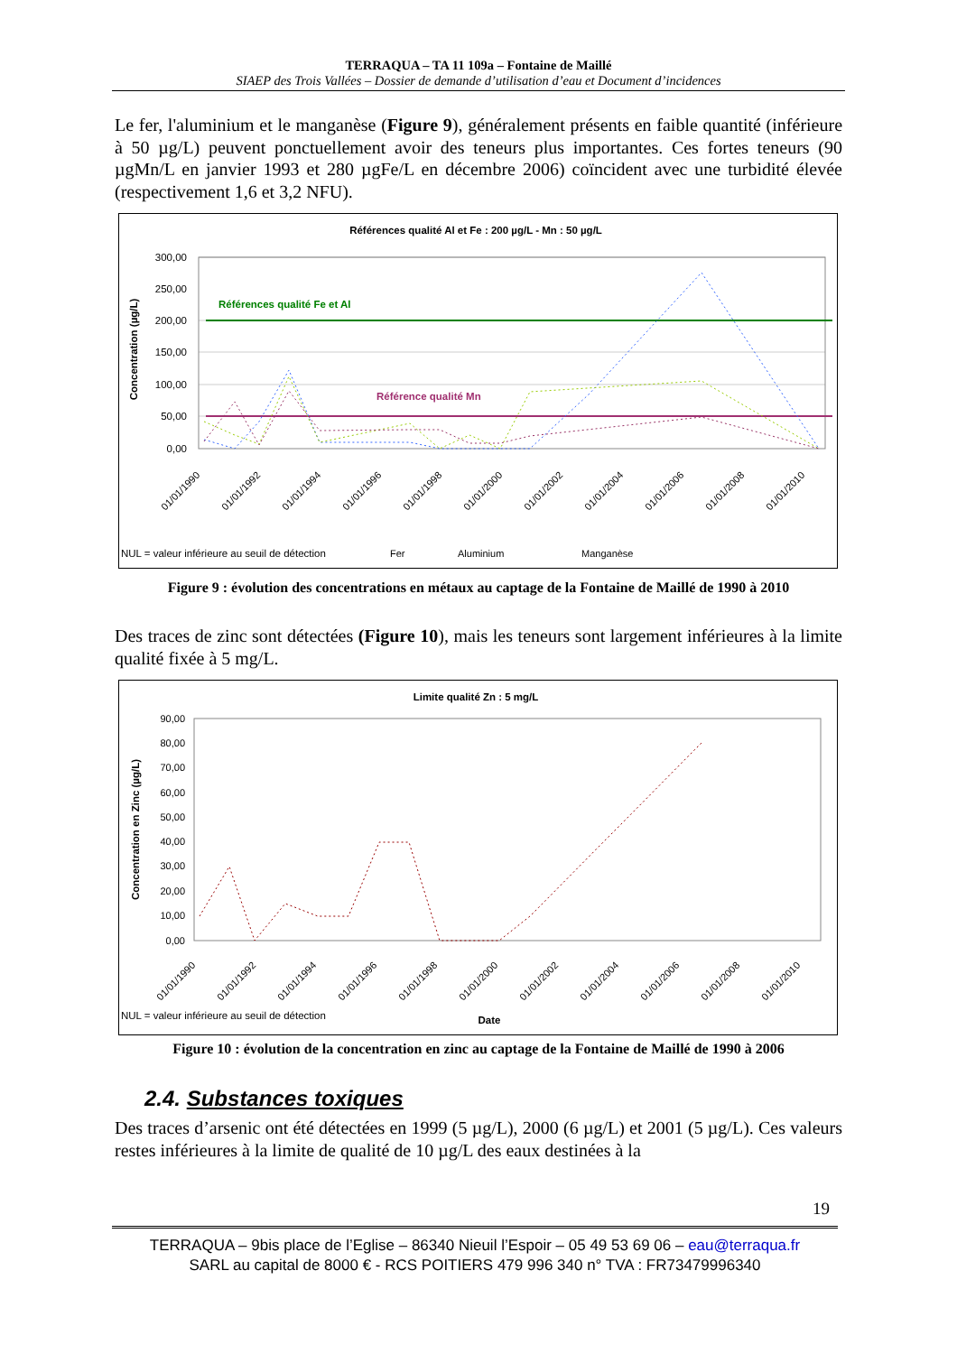TERRAQUA – TA 11 109a – Fontaine de Maillé
SIAEP des Trois Vallées – Dossier de demande d’utilisation d’eau et Document d’incidences
Le fer, l'aluminium et le manganèse (Figure 9), généralement présents en faible quantité (inférieure à 50 µg/L) peuvent ponctuellement avoir des teneurs plus importantes. Ces fortes teneurs (90 µgMn/L en janvier 1993 et 280 µgFe/L en décembre 2006) coïncident avec une turbidité élevée (respectivement 1,6 et 3,2 NFU).
Références qualité Al et Fe : 200 µg/L - Mn : 50 µg/L
300,00
250,00
200,00
150,00
100,00
50,00
0,00
Concentration (µg/L)
Références qualité Fe et Al
Référence qualité Mn
Fer
Aluminium
Manganèse
NUL = valeur inférieure au seuil de détection
01/01/1990
01/01/1992
01/01/1994
01/01/1996
01/01/1998
01/01/2000
01/01/2002
01/01/2004
01/01/2006
01/01/2008
01/01/2010
Figure 9 : évolution des concentrations en métaux au captage de la Fontaine de Maillé de 1990 à 2010
Des traces de zinc sont détectées (Figure 10), mais les teneurs sont largement inférieures à la limite qualité fixée à 5 mg/L.
Limite qualité Zn : 5 mg/L
90,00
80,00
70,00
60,00
50,00
40,00
30,00
20,00
10,00
0,00
Concentration en Zinc (µg/L)
01/01/1990
01/01/1992
01/01/1994
01/01/1996
01/01/1998
01/01/2000
01/01/2002
01/01/2004
01/01/2006
01/01/2008
01/01/2010
NUL = valeur inférieure au seuil de détection
Date
Figure 10 : évolution de la concentration en zinc au captage de la Fontaine de Maillé de 1990 à 2006
2.4. Substances toxiques
Des traces d’arsenic ont été détectées en 1999 (5 µg/L), 2000 (6 µg/L) et 2001 (5 µg/L). Ces valeurs restes inférieures à la limite de qualité de 10 µg/L des eaux destinées à la
19
TERRAQUA – 9bis place de l’Eglise – 86340 Nieuil l’Espoir – 05 49 53 69 06 – eau@terraqua.fr
SARL au capital de 8000 € - RCS POITIERS 479 996 340 n° TVA : FR73479996340